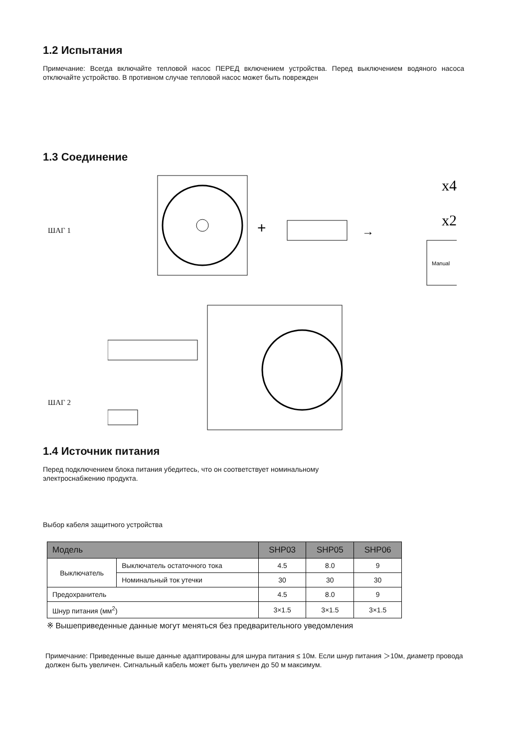1.2 Испытания
Примечание: Всегда включайте тепловой насос ПЕРЕД включением устройства. Перед выключением водяного насоса отключайте устройство. В противном случае тепловой насос может быть поврежден
1.3 Соединение
ШАГ 1
+
→
x4
x2
Manual
ШАГ 2
1.4 Источник питания
Перед подключением блока питания убедитесь, что он соответствует номинальному
электроснабжению продукта.
Выбор кабеля защитного устройства
| Модель | | SHP03 | SHP05 | SHP06 |
| --- | --- | --- | --- | --- |
| Выключатель | Выключатель остаточного тока | 4.5 | 8.0 | 9 |
| | Номинальный ток утечки | 30 | 30 | 30 |
| Предохранитель | | 4.5 | 8.0 | 9 |
| Шнур питания (мм<sup>2</sup>) | | 3×1.5 | 3×1.5 | 3×1.5 |
※ Вышеприведенные данные могут меняться без предварительного уведомления
Примечание: Приведенные выше данные адаптированы для шнура питания ≤ 10м. Если шнур питания ＞10м, диаметр провода должен быть увеличен. Сигнальный кабель может быть увеличен до 50 м максимум.